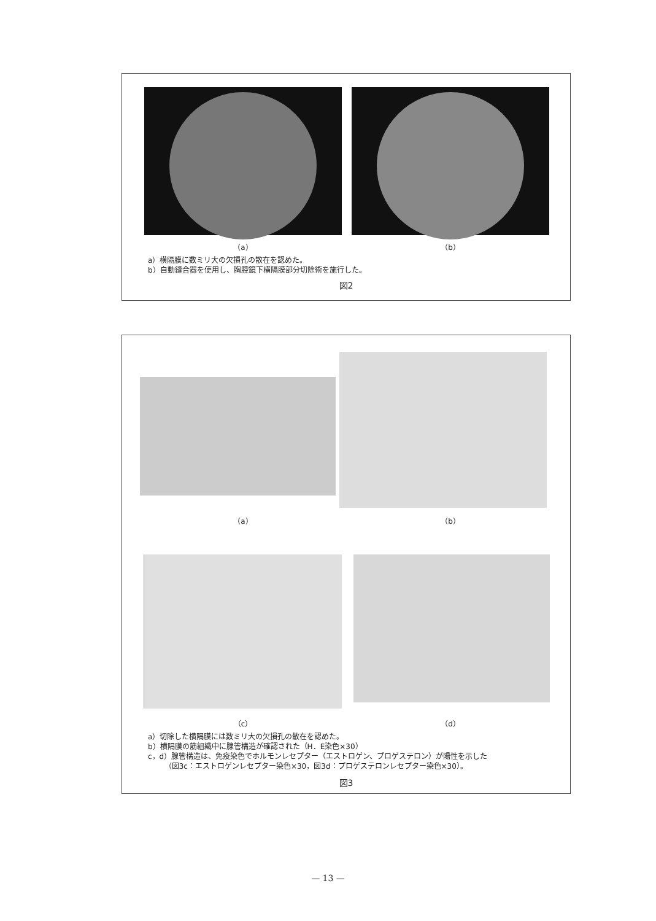（a） （b）
a）横隔膜に数ミリ大の欠損孔の散在を認めた。
b）自動縫合器を使用し、胸腔鏡下横隔膜部分切除術を施行した。
図2
（a） （b）
（c） （d）
a）切除した横隔膜には数ミリ大の欠損孔の散在を認めた。
b）横隔膜の筋組織中に腺管構造が確認された（H．E染色×30）
c，d）腺管構造は、免疫染色でホルモンレセプター（エストロゲン、プロゲステロン）が陽性を示した
（図3c：エストロゲンレセプター染色×30，図3d：プロゲステロンレセプター染色×30）。
図3
— 13 —